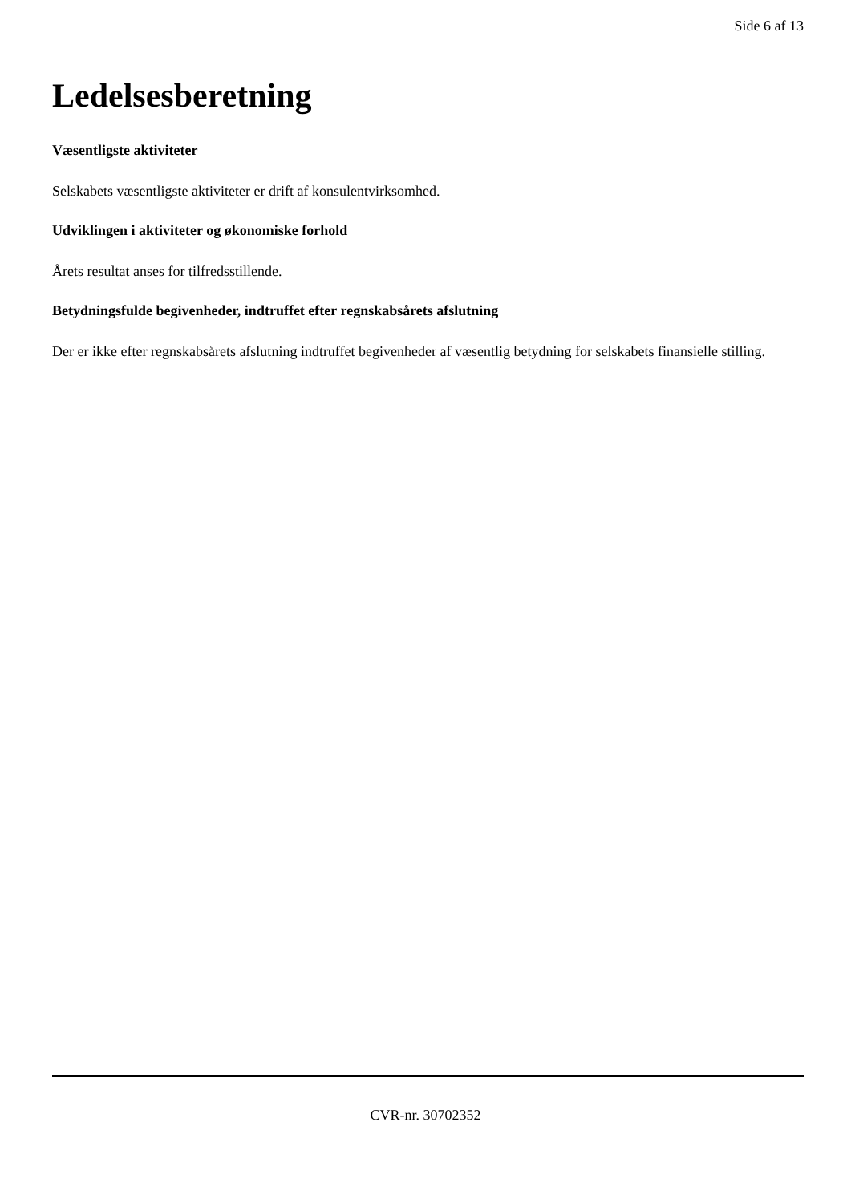Side 6 af 13
Ledelsesberetning
Væsentligste aktiviteter
Selskabets væsentligste aktiviteter er drift af konsulentvirksomhed.
Udviklingen i aktiviteter og økonomiske forhold
Årets resultat anses for tilfredsstillende.
Betydningsfulde begivenheder, indtruffet efter regnskabsårets afslutning
Der er ikke efter regnskabsårets afslutning indtruffet begivenheder af væsentlig betydning for selskabets finansielle stilling.
CVR-nr. 30702352